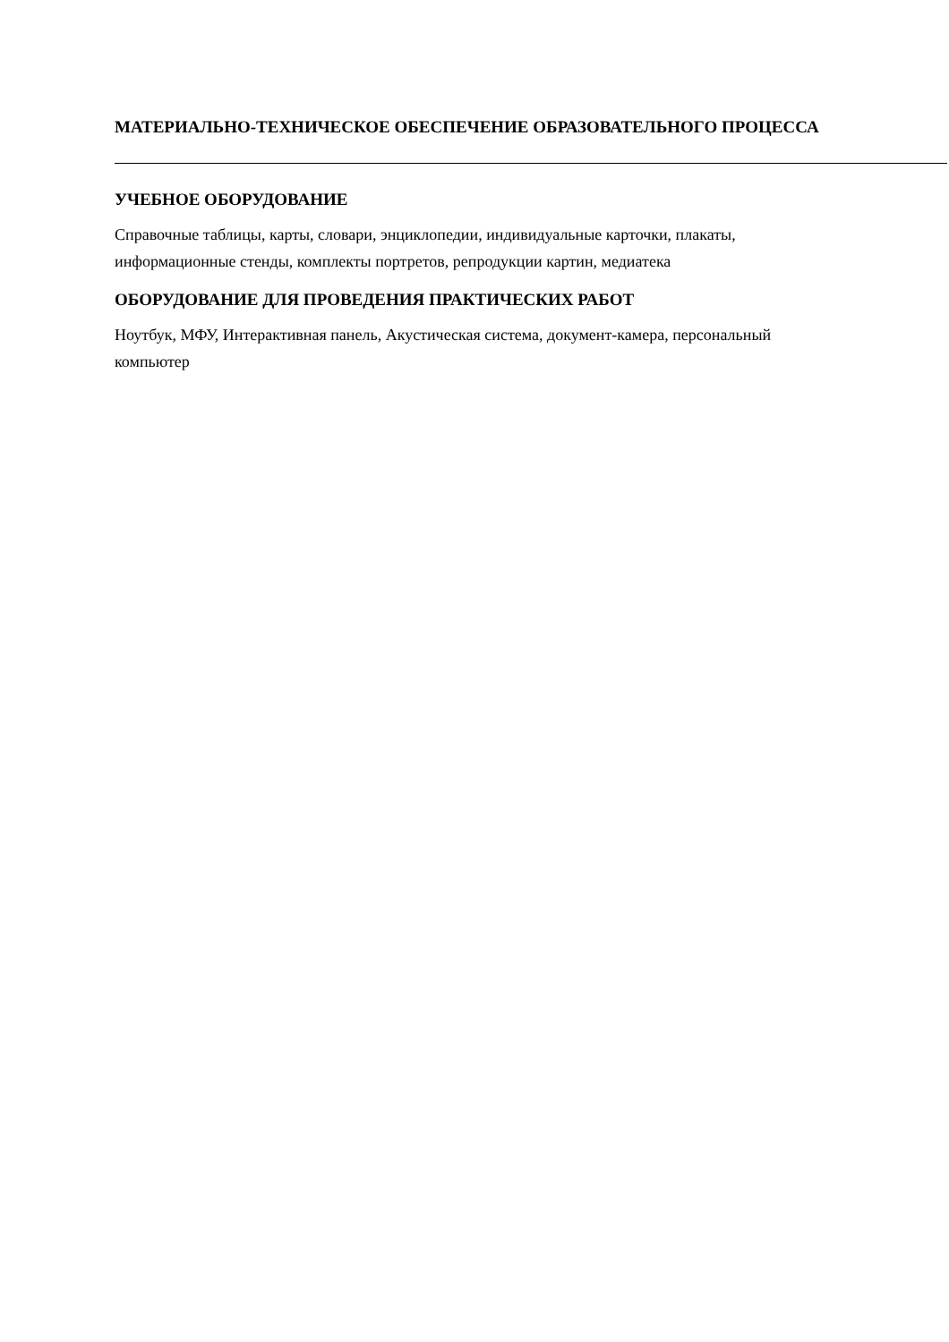МАТЕРИАЛЬНО-ТЕХНИЧЕСКОЕ ОБЕСПЕЧЕНИЕ ОБРАЗОВАТЕЛЬНОГО ПРОЦЕССА
УЧЕБНОЕ ОБОРУДОВАНИЕ
Справочные таблицы, карты, словари, энциклопедии, индивидуальные карточки, плакаты, информационные стенды, комплекты портретов, репродукции картин, медиатека
ОБОРУДОВАНИЕ ДЛЯ ПРОВЕДЕНИЯ ПРАКТИЧЕСКИХ РАБОТ
Ноутбук, МФУ, Интерактивная панель, Акустическая система, документ-камера, персональный компьютер